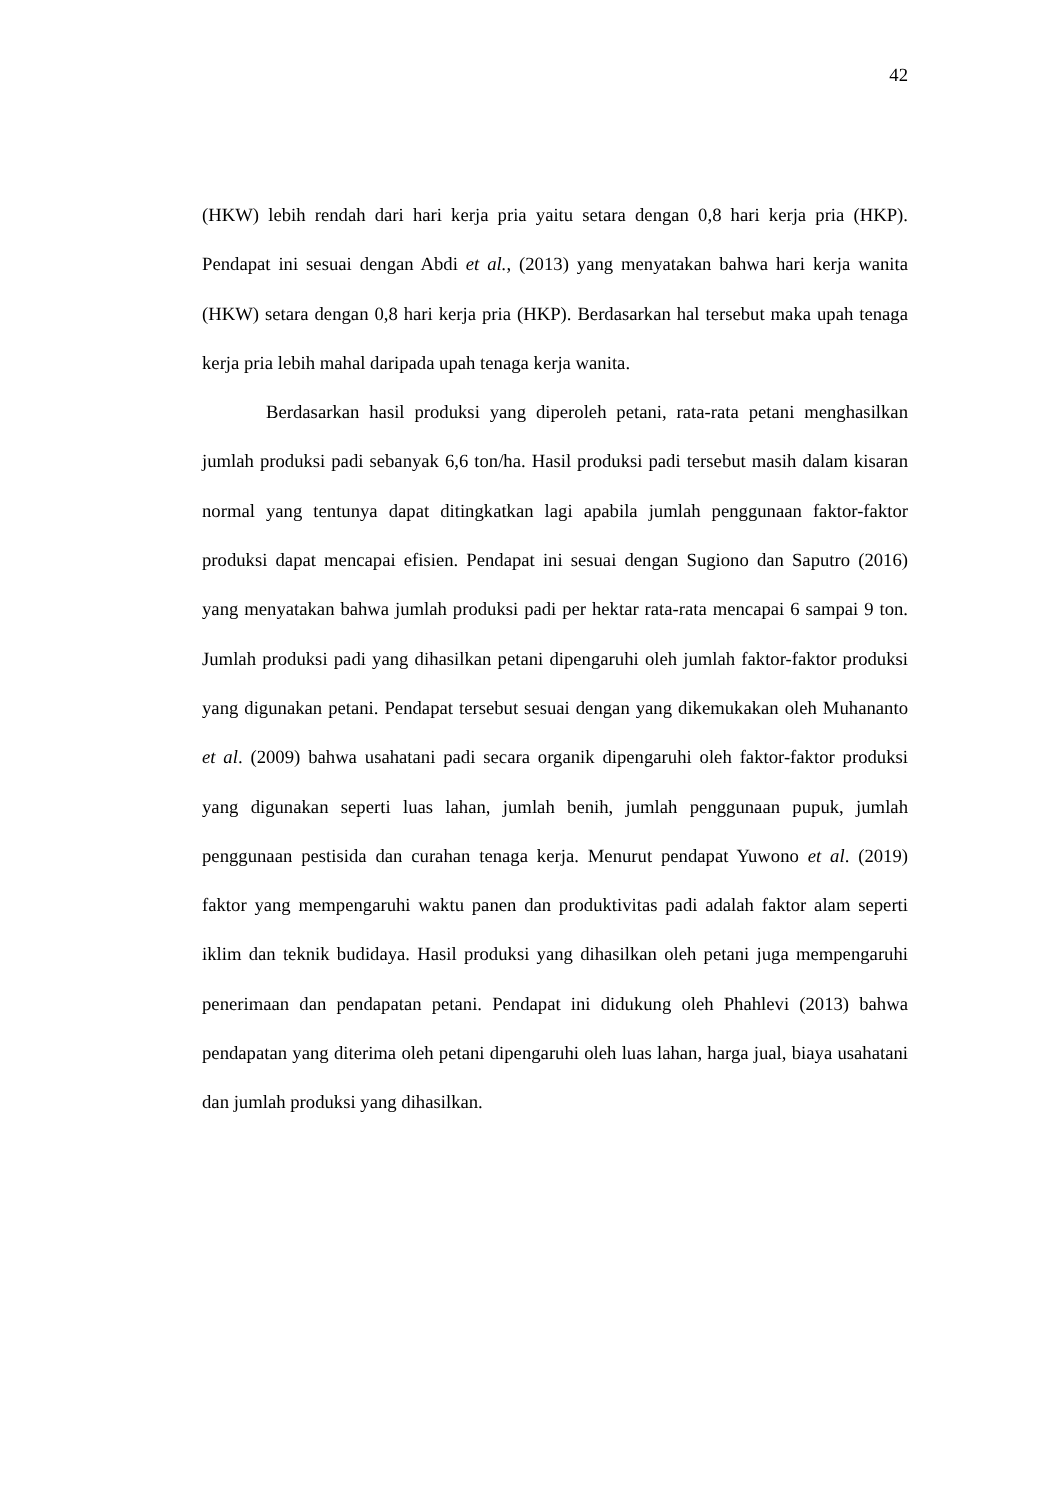42
(HKW) lebih rendah dari hari kerja pria yaitu setara dengan 0,8 hari kerja pria (HKP). Pendapat ini sesuai dengan Abdi et al., (2013) yang menyatakan bahwa hari kerja wanita (HKW) setara dengan 0,8 hari kerja pria (HKP). Berdasarkan hal tersebut maka upah tenaga kerja pria lebih mahal daripada upah tenaga kerja wanita.
Berdasarkan hasil produksi yang diperoleh petani, rata-rata petani menghasilkan jumlah produksi padi sebanyak 6,6 ton/ha. Hasil produksi padi tersebut masih dalam kisaran normal yang tentunya dapat ditingkatkan lagi apabila jumlah penggunaan faktor-faktor produksi dapat mencapai efisien. Pendapat ini sesuai dengan Sugiono dan Saputro (2016) yang menyatakan bahwa jumlah produksi padi per hektar rata-rata mencapai 6 sampai 9 ton. Jumlah produksi padi yang dihasilkan petani dipengaruhi oleh jumlah faktor-faktor produksi yang digunakan petani. Pendapat tersebut sesuai dengan yang dikemukakan oleh Muhananto et al. (2009) bahwa usahatani padi secara organik dipengaruhi oleh faktor-faktor produksi yang digunakan seperti luas lahan, jumlah benih, jumlah penggunaan pupuk, jumlah penggunaan pestisida dan curahan tenaga kerja. Menurut pendapat Yuwono et al. (2019) faktor yang mempengaruhi waktu panen dan produktivitas padi adalah faktor alam seperti iklim dan teknik budidaya. Hasil produksi yang dihasilkan oleh petani juga mempengaruhi penerimaan dan pendapatan petani. Pendapat ini didukung oleh Phahlevi (2013) bahwa pendapatan yang diterima oleh petani dipengaruhi oleh luas lahan, harga jual, biaya usahatani dan jumlah produksi yang dihasilkan.